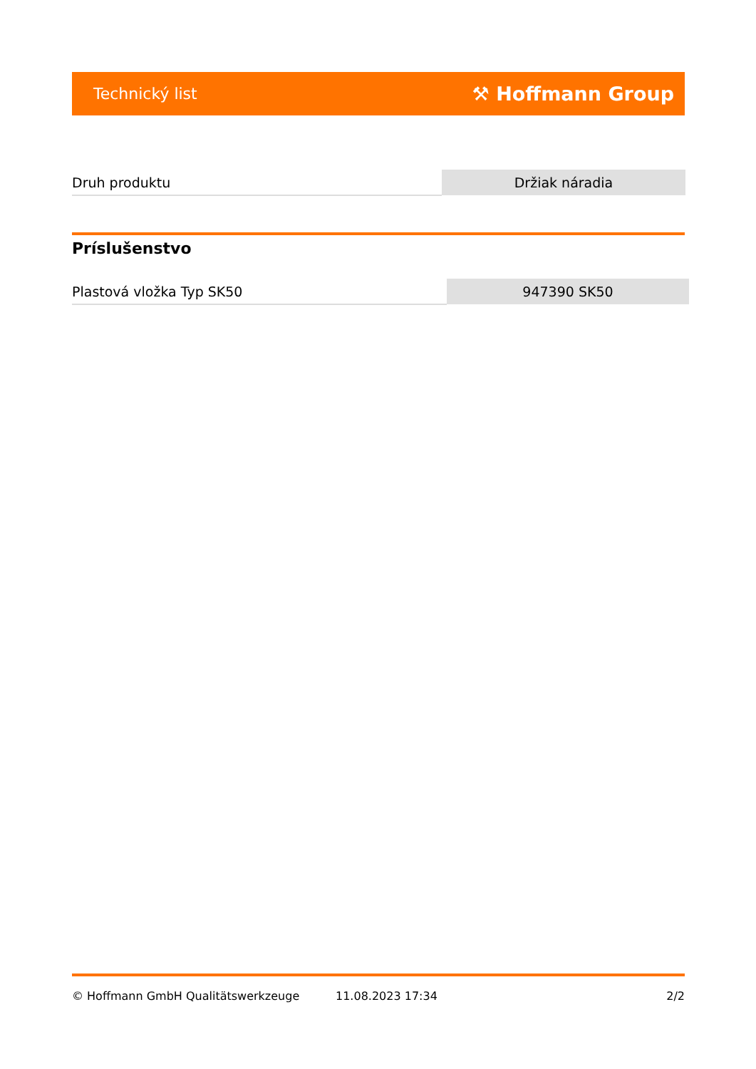Technický list ⚒ Hoffmann Group
| Druh produktu | Držiak náradia |
Príslušenstvo
| Plastová vložka Typ SK50 | 947390 SK50 |
© Hoffmann GmbH Qualitätswerkzeuge 11.08.2023 17:34 2/2